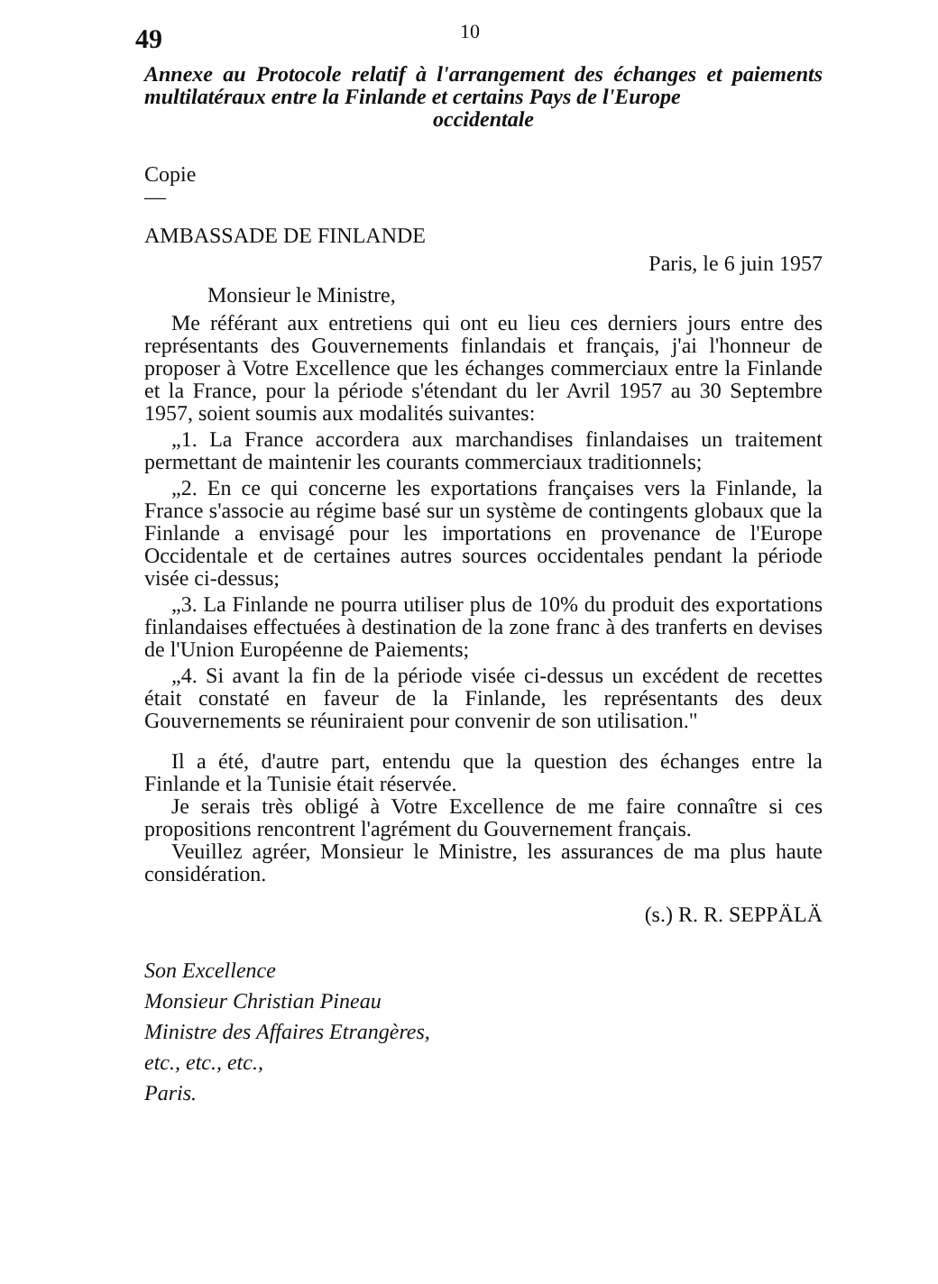49
10
Annexe au Protocole relatif à l'arrangement des échanges et paiements multilatéraux entre la Finlande et certains Pays de l'Europe
occidentale
Copie
—
AMBASSADE DE FINLANDE
Paris, le 6 juin 1957
Monsieur le Ministre,
Me référant aux entretiens qui ont eu lieu ces derniers jours entre des représentants des Gouvernements finlandais et français, j'ai l'honneur de proposer à Votre Excellence que les échanges commerciaux entre la Finlande et la France, pour la période s'étendant du ler Avril 1957 au 30 Septembre 1957, soient soumis aux modalités suivantes:
„1. La France accordera aux marchandises finlandaises un traitement permettant de maintenir les courants commerciaux traditionnels;
„2. En ce qui concerne les exportations françaises vers la Finlande, la France s'associe au régime basé sur un système de contingents globaux que la Finlande a envisagé pour les importations en provenance de l'Europe Occidentale et de certaines autres sources occidentales pendant la période visée ci-dessus;
„3. La Finlande ne pourra utiliser plus de 10% du produit des exportations finlandaises effectuées à destination de la zone franc à des tranferts en devises de l'Union Européenne de Paiements;
„4. Si avant la fin de la période visée ci-dessus un excédent de recettes était constaté en faveur de la Finlande, les représentants des deux Gouvernements se réuniraient pour convenir de son utilisation."
Il a été, d'autre part, entendu que la question des échanges entre la Finlande et la Tunisie était réservée.
Je serais très obligé à Votre Excellence de me faire connaître si ces propositions rencontrent l'agrément du Gouvernement français.
Veuillez agréer, Monsieur le Ministre, les assurances de ma plus haute considération.
(s.) R. R. SEPPÄLÄ
Son Excellence
Monsieur Christian Pineau
Ministre des Affaires Etrangères,
etc., etc., etc.,
Paris.